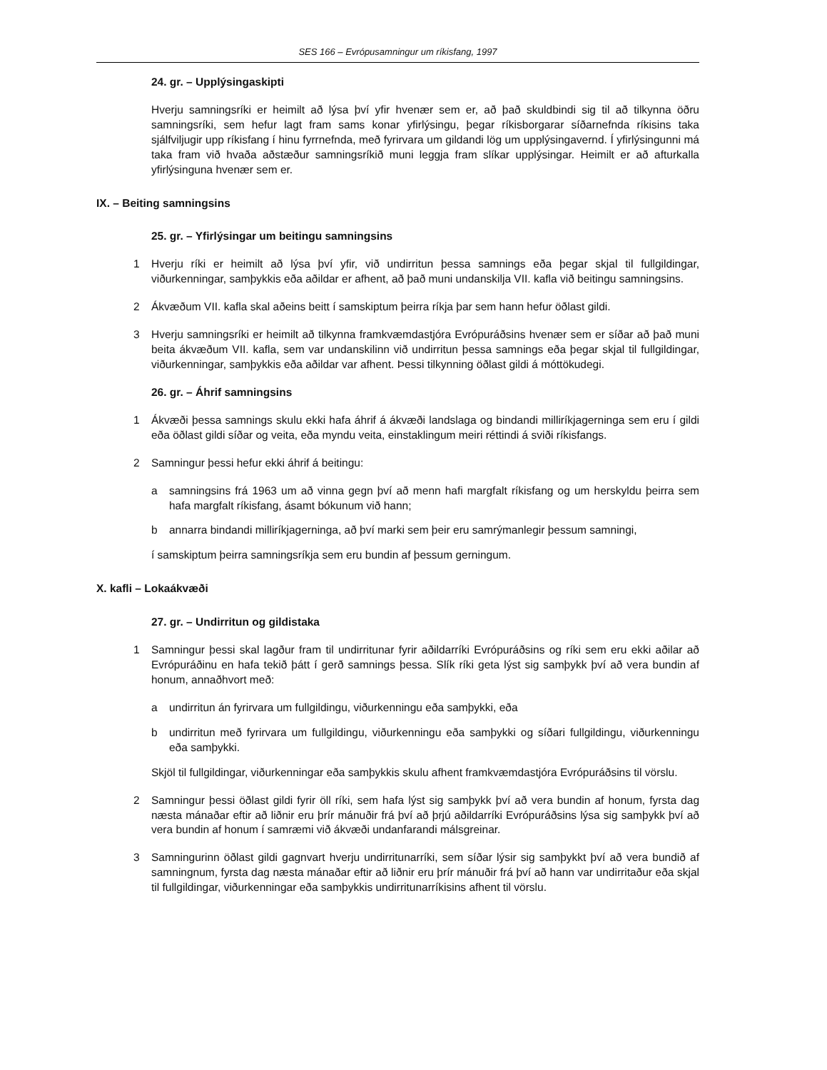SES 166 – Evrópusamningur um ríkisfang, 1997
24. gr. – Upplýsingaskipti
Hverju samningsríki er heimilt að lýsa því yfir hvenær sem er, að það skuldbindi sig til að tilkynna öðru samningsríki, sem hefur lagt fram sams konar yfirlýsingu, þegar ríkisborgarar síðarnefnda ríkisins taka sjálfviljugir upp ríkisfang í hinu fyrrnefnda, með fyrirvara um gildandi lög um upplýsingavernd. Í yfirlýsingunni má taka fram við hvaða aðstæður samningsríkið muni leggja fram slíkar upplýsingar. Heimilt er að afturkalla yfirlýsinguna hvenær sem er.
IX. – Beiting samningsins
25. gr. – Yfirlýsingar um beitingu samningsins
1 Hverju ríki er heimilt að lýsa því yfir, við undirritun þessa samnings eða þegar skjal til fullgildingar, viðurkenningar, samþykkis eða aðildar er afhent, að það muni undanskilja VII. kafla við beitingu samningsins.
2 Ákvæðum VII. kafla skal aðeins beitt í samskiptum þeirra ríkja þar sem hann hefur öðlast gildi.
3 Hverju samningsríki er heimilt að tilkynna framkvæmdastjóra Evrópuráðsins hvenær sem er síðar að það muni beita ákvæðum VII. kafla, sem var undanskilinn við undirritun þessa samnings eða þegar skjal til fullgildingar, viðurkenningar, samþykkis eða aðildar var afhent. Þessi tilkynning öðlast gildi á móttökudegi.
26. gr. – Áhrif samningsins
1 Ákvæði þessa samnings skulu ekki hafa áhrif á ákvæði landslaga og bindandi milliríkjagerninga sem eru í gildi eða öðlast gildi síðar og veita, eða myndu veita, einstaklingum meiri réttindi á sviði ríkisfangs.
2 Samningur þessi hefur ekki áhrif á beitingu:
a samningsins frá 1963 um að vinna gegn því að menn hafi margfalt ríkisfang og um herskyldu þeirra sem hafa margfalt ríkisfang, ásamt bókunum við hann;
b annarra bindandi milliríkjagerninga, að því marki sem þeir eru samrýmanlegir þessum samningi,
í samskiptum þeirra samningsríkja sem eru bundin af þessum gerningum.
X. kafli – Lokaákvæði
27. gr. – Undirritun og gildistaka
1 Samningur þessi skal lagður fram til undirritunar fyrir aðildarríki Evrópuráðsins og ríki sem eru ekki aðilar að Evrópuráðinu en hafa tekið þátt í gerð samnings þessa. Slík ríki geta lýst sig samþykk því að vera bundin af honum, annaðhvort með:
a undirritun án fyrirvara um fullgildingu, viðurkenningu eða samþykki, eða
b undirritun með fyrirvara um fullgildingu, viðurkenningu eða samþykki og síðari fullgildingu, viðurkenningu eða samþykki.
Skjöl til fullgildingar, viðurkenningar eða samþykkis skulu afhent framkvæmdastjóra Evrópuráðsins til vörslu.
2 Samningur þessi öðlast gildi fyrir öll ríki, sem hafa lýst sig samþykk því að vera bundin af honum, fyrsta dag næsta mánaðar eftir að liðnir eru þrír mánuðir frá því að þrjú aðildarríki Evrópuráðsins lýsa sig samþykk því að vera bundin af honum í samræmi við ákvæði undanfarandi málsgreinar.
3 Samningurinn öðlast gildi gagnvart hverju undirritunarríki, sem síðar lýsir sig samþykkt því að vera bundið af samningnum, fyrsta dag næsta mánaðar eftir að liðnir eru þrír mánuðir frá því að hann var undirritaður eða skjal til fullgildingar, viðurkenningar eða samþykkis undirritunarríkisins afhent til vörslu.